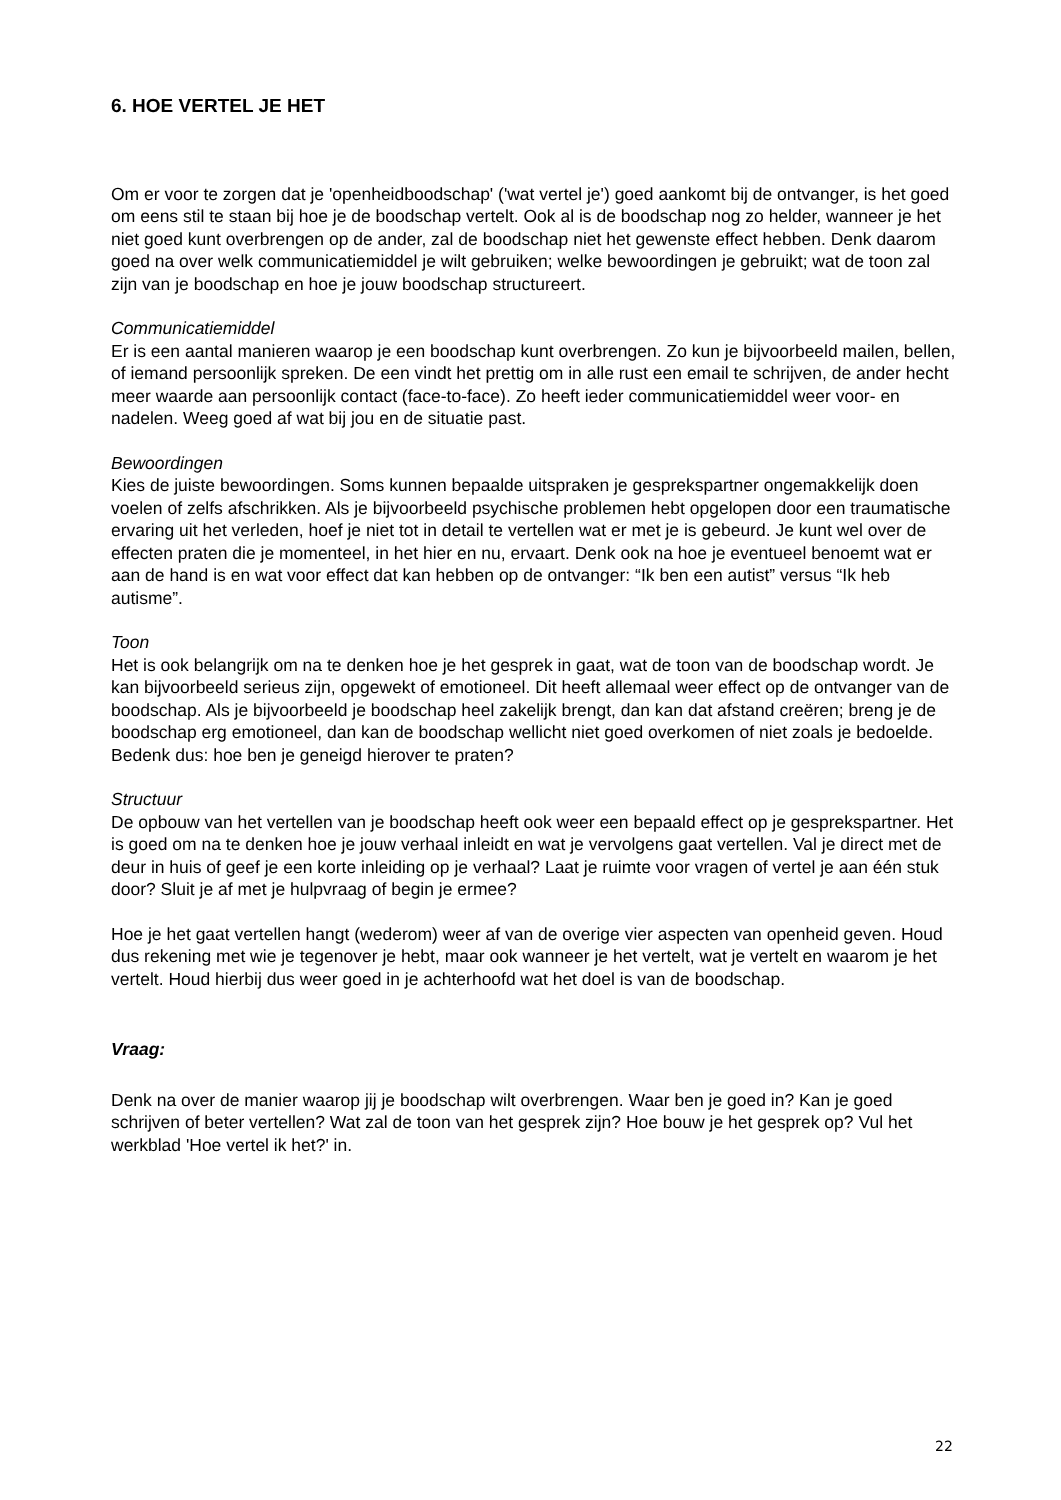6. HOE VERTEL JE HET
Om er voor te zorgen dat je 'openheidboodschap' ('wat vertel je') goed aankomt bij de ontvanger, is het goed om eens stil te staan bij hoe je de boodschap vertelt. Ook al is de boodschap nog zo helder, wanneer je het niet goed kunt overbrengen op de ander, zal de boodschap niet het gewenste effect hebben. Denk daarom goed na over welk communicatiemiddel je wilt gebruiken; welke bewoordingen je gebruikt; wat de toon zal zijn van je boodschap en hoe je jouw boodschap structureert.
Communicatiemiddel
Er is een aantal manieren waarop je een boodschap kunt overbrengen. Zo kun je bijvoorbeeld mailen, bellen, of iemand persoonlijk spreken. De een vindt het prettig om in alle rust een email te schrijven, de ander hecht meer waarde aan persoonlijk contact (face-to-face). Zo heeft ieder communicatiemiddel weer voor- en nadelen. Weeg goed af wat bij jou en de situatie past.
Bewoordingen
Kies de juiste bewoordingen. Soms kunnen bepaalde uitspraken je gesprekspartner ongemakkelijk doen voelen of zelfs afschrikken. Als je bijvoorbeeld psychische problemen hebt opgelopen door een traumatische ervaring uit het verleden, hoef je niet tot in detail te vertellen wat er met je is gebeurd. Je kunt wel over de effecten praten die je momenteel, in het hier en nu, ervaart. Denk ook na hoe je eventueel benoemt wat er aan de hand is en wat voor effect dat kan hebben op de ontvanger: “Ik ben een autist” versus “Ik heb autisme”.
Toon
Het is ook belangrijk om na te denken hoe je het gesprek in gaat, wat de toon van de boodschap wordt. Je kan bijvoorbeeld serieus zijn, opgewekt of emotioneel. Dit heeft allemaal weer effect op de ontvanger van de boodschap. Als je bijvoorbeeld je boodschap heel zakelijk brengt, dan kan dat afstand creëren; breng je de boodschap erg emotioneel, dan kan de boodschap wellicht niet goed overkomen of niet zoals je bedoelde. Bedenk dus: hoe ben je geneigd hierover te praten?
Structuur
De opbouw van het vertellen van je boodschap heeft ook weer een bepaald effect op je gesprekspartner. Het is goed om na te denken hoe je jouw verhaal inleidt en wat je vervolgens gaat vertellen. Val je direct met de deur in huis of geef je een korte inleiding op je verhaal? Laat je ruimte voor vragen of vertel je aan één stuk door? Sluit je af met je hulpvraag of begin je ermee?
Hoe je het gaat vertellen hangt (wederom) weer af van de overige vier aspecten van openheid geven. Houd dus rekening met wie je tegenover je hebt, maar ook wanneer je het vertelt, wat je vertelt en waarom je het vertelt. Houd hierbij dus weer goed in je achterhoofd wat het doel is van de boodschap.
Vraag:
Denk na over de manier waarop jij je boodschap wilt overbrengen. Waar ben je goed in? Kan je goed schrijven of beter vertellen? Wat zal de toon van het gesprek zijn? Hoe bouw je het gesprek op? Vul het werkblad 'Hoe vertel ik het?' in.
22